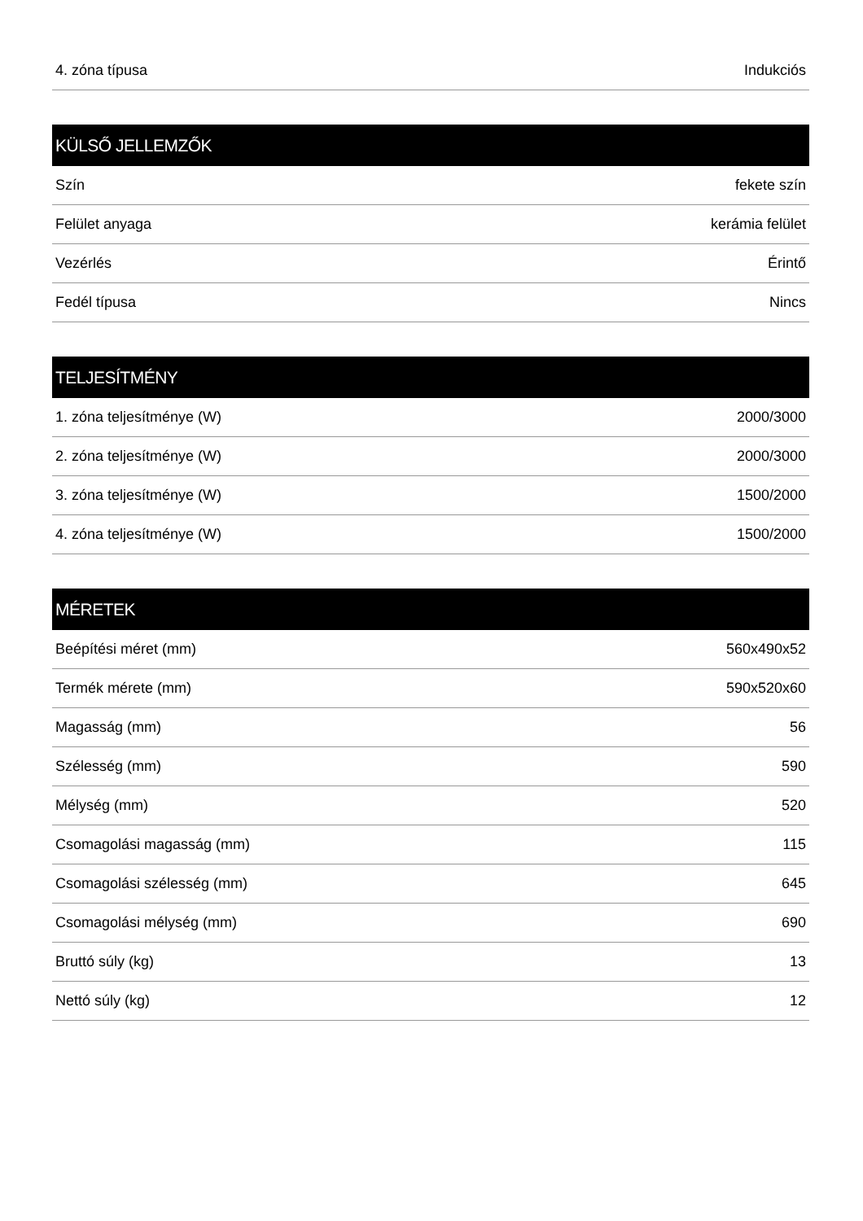| 4. zóna típusa | Indukciós |
| KÜLSŐ JELLEMZŐK | |
| --- | --- |
| Szín | fekete szín |
| Felület anyaga | kerámia felület |
| Vezérlés | Érintő |
| Fedél típusa | Nincs |
| TELJESÍTMÉNY | |
| --- | --- |
| 1. zóna teljesítménye (W) | 2000/3000 |
| 2. zóna teljesítménye (W) | 2000/3000 |
| 3. zóna teljesítménye (W) | 1500/2000 |
| 4. zóna teljesítménye (W) | 1500/2000 |
| MÉRETEK | |
| --- | --- |
| Beépítési méret (mm) | 560x490x52 |
| Termék mérete (mm) | 590x520x60 |
| Magasság (mm) | 56 |
| Szélesség (mm) | 590 |
| Mélység (mm) | 520 |
| Csomagolási magasság (mm) | 115 |
| Csomagolási szélesség (mm) | 645 |
| Csomagolási mélység (mm) | 690 |
| Bruttó súly (kg) | 13 |
| Nettó súly (kg) | 12 |